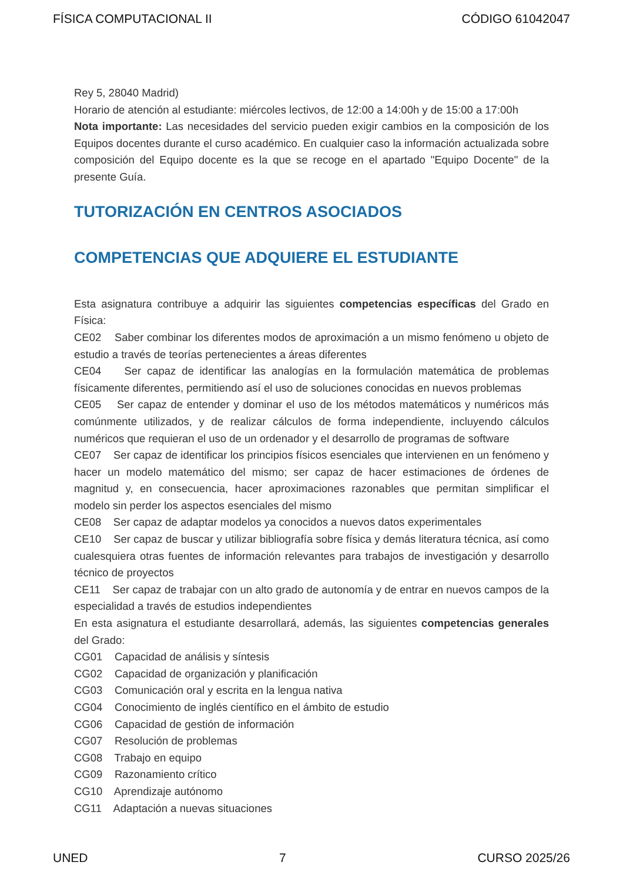FÍSICA COMPUTACIONAL II CÓDIGO 61042047
Rey 5, 28040 Madrid)
Horario de atención al estudiante: miércoles lectivos, de 12:00 a 14:00h y de 15:00 a 17:00h
Nota importante: Las necesidades del servicio pueden exigir cambios en la composición de los Equipos docentes durante el curso académico. En cualquier caso la información actualizada sobre composición del Equipo docente es la que se recoge en el apartado "Equipo Docente" de la presente Guía.
TUTORIZACIÓN EN CENTROS ASOCIADOS
COMPETENCIAS QUE ADQUIERE EL ESTUDIANTE
Esta asignatura contribuye a adquirir las siguientes competencias específicas del Grado en Física:
CE02 Saber combinar los diferentes modos de aproximación a un mismo fenómeno u objeto de estudio a través de teorías pertenecientes a áreas diferentes
CE04 Ser capaz de identificar las analogías en la formulación matemática de problemas físicamente diferentes, permitiendo así el uso de soluciones conocidas en nuevos problemas
CE05 Ser capaz de entender y dominar el uso de los métodos matemáticos y numéricos más comúnmente utilizados, y de realizar cálculos de forma independiente, incluyendo cálculos numéricos que requieran el uso de un ordenador y el desarrollo de programas de software
CE07 Ser capaz de identificar los principios físicos esenciales que intervienen en un fenómeno y hacer un modelo matemático del mismo; ser capaz de hacer estimaciones de órdenes de magnitud y, en consecuencia, hacer aproximaciones razonables que permitan simplificar el modelo sin perder los aspectos esenciales del mismo
CE08 Ser capaz de adaptar modelos ya conocidos a nuevos datos experimentales
CE10 Ser capaz de buscar y utilizar bibliografía sobre física y demás literatura técnica, así como cualesquiera otras fuentes de información relevantes para trabajos de investigación y desarrollo técnico de proyectos
CE11 Ser capaz de trabajar con un alto grado de autonomía y de entrar en nuevos campos de la especialidad a través de estudios independientes
En esta asignatura el estudiante desarrollará, además, las siguientes competencias generales del Grado:
CG01 Capacidad de análisis y síntesis
CG02 Capacidad de organización y planificación
CG03 Comunicación oral y escrita en la lengua nativa
CG04 Conocimiento de inglés científico en el ámbito de estudio
CG06 Capacidad de gestión de información
CG07 Resolución de problemas
CG08 Trabajo en equipo
CG09 Razonamiento crítico
CG10 Aprendizaje autónomo
CG11 Adaptación a nuevas situaciones
UNED 7 CURSO 2025/26